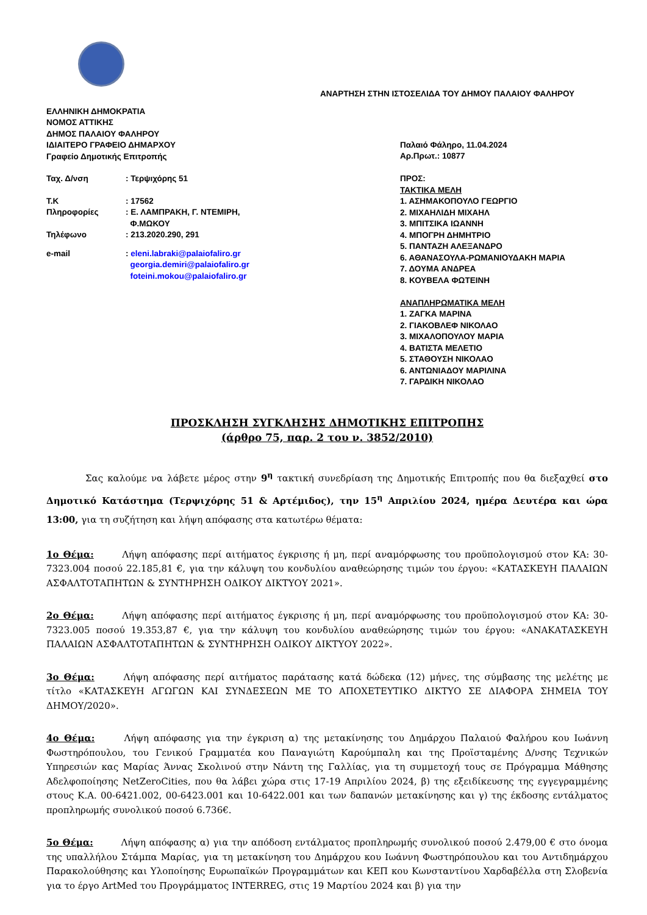ΑΝΑΡΤΗΣΗ ΣΤΗΝ ΙΣΤΟΣΕΛΙΔΑ ΤΟΥ ΔΗΜΟΥ ΠΑΛΑΙΟΥ ΦΑΛΗΡΟΥ
ΕΛΛΗΝΙΚΗ ΔΗΜΟΚΡΑΤΙΑ
ΝΟΜΟΣ ΑΤΤΙΚΗΣ
ΔΗΜΟΣ ΠΑΛΑΙΟΥ ΦΑΛΗΡΟΥ
ΙΔΙΑΙΤΕΡΟ ΓΡΑΦΕΙΟ ΔΗΜΑΡΧΟΥ
Γραφείο Δημοτικής Επιτροπής
| Ταχ. Δ/νση | : Τερψιχόρης 51 |
| Τ.Κ | : 17562 |
| Πληροφορίες | : Ε. ΛΑΜΠΡΑΚΗ, Γ. ΝΤΕΜΙΡΗ, Φ.ΜΩΚΟΥ |
| Τηλέφωνο | : 213.2020.290, 291 |
| e-mail | : eleni.labraki@palaiofaliro.gr georgia.demiri@palaiofaliro.gr foteini.mokou@palaiofaliro.gr |
Παλαιό Φάληρο, 11.04.2024
Αρ.Πρωτ.: 10877
ΠΡΟΣ:
ΤΑΚΤΙΚΑ ΜΕΛΗ
1. ΑΣΗΜΑΚΟΠΟΥΛΟ ΓΕΩΡΓΙΟ
2. ΜΙΧΑΗΛΙΔΗ ΜΙΧΑΗΛ
3. ΜΠΙΤΣΙΚΑ ΙΩΑΝΝΗ
4. ΜΠΟΓΡΗ ΔΗΜΗΤΡΙΟ
5. ΠΑΝΤΑΖΗ ΑΛΕΞΑΝΔΡΟ
6. ΑΘΑΝΑΣΟΥΛΑ-ΡΩΜΑΝΙΟΥΔΑΚΗ ΜΑΡΙΑ
7. ΔΟΥΜΑ ΑΝΔΡΕΑ
8. ΚΟΥΒΕΛΑ ΦΩΤΕΙΝΗ
ΑΝΑΠΛΗΡΩΜΑΤΙΚΑ ΜΕΛΗ
1. ΖΑΓΚΑ ΜΑΡΙΝΑ
2. ΓΙΑΚΟΒΛΕΦ ΝΙΚΟΛΑΟ
3. ΜΙΧΑΛΟΠΟΥΛΟΥ ΜΑΡΙΑ
4. ΒΑΤΙΣΤΑ ΜΕΛΕΤΙΟ
5. ΣΤΑΘΟΥΣΗ ΝΙΚΟΛΑΟ
6. ΑΝΤΩΝΙΑΔΟΥ ΜΑΡΙΛΙΝΑ
7. ΓΑΡΔΙΚΗ ΝΙΚΟΛΑΟ
ΠΡΟΣΚΛΗΣΗ ΣΥΓΚΛΗΣΗΣ ΔΗΜΟΤΙΚΗΣ ΕΠΙΤΡΟΠΗΣ
(άρθρο 75, παρ. 2 του ν. 3852/2010)
Σας καλούμε να λάβετε μέρος στην 9<sup>η</sup> τακτική συνεδρίαση της Δημοτικής Επιτροπής που θα διεξαχθεί στο Δημοτικό Κατάστημα (Τερψιχόρης 51 & Αρτέμιδος), την 15<sup>η</sup> Απριλίου 2024, ημέρα Δευτέρα και ώρα 13:00, για τη συζήτηση και λήψη απόφασης στα κατωτέρω θέματα:
1ο Θέμα: Λήψη απόφασης περί αιτήματος έγκρισης ή μη, περί αναμόρφωσης του προϋπολογισμού στον ΚΑ: 30-7323.004 ποσού 22.185,81 €, για την κάλυψη του κονδυλίου αναθεώρησης τιμών του έργου: «ΚΑΤΑΣΚΕΥΗ ΠΑΛΑΙΩΝ ΑΣΦΑΛΤΟΤΑΠΗΤΩΝ & ΣΥΝΤΗΡΗΣΗ ΟΔΙΚΟΥ ΔΙΚΤΥΟΥ 2021».
2ο Θέμα: Λήψη απόφασης περί αιτήματος έγκρισης ή μη, περί αναμόρφωσης του προϋπολογισμού στον ΚΑ: 30-7323.005 ποσού 19.353,87 €, για την κάλυψη του κονδυλίου αναθεώρησης τιμών του έργου: «ΑΝΑΚΑΤΑΣΚΕΥΗ ΠΑΛΑΙΩΝ ΑΣΦΑΛΤΟΤΑΠΗΤΩΝ & ΣΥΝΤΗΡΗΣΗ ΟΔΙΚΟΥ ΔΙΚΤΥΟΥ 2022».
3ο Θέμα: Λήψη απόφασης περί αιτήματος παράτασης κατά δώδεκα (12) μήνες, της σύμβασης της μελέτης με τίτλο «ΚΑΤΑΣΚΕΥΗ ΑΓΩΓΩΝ ΚΑΙ ΣΥΝΔΕΣΕΩΝ ΜΕ ΤΟ ΑΠΟΧΕΤΕΥΤΙΚΟ ΔΙΚΤΥΟ ΣΕ ΔΙΑΦΟΡΑ ΣΗΜΕΙΑ ΤΟΥ ΔΗΜΟΥ/2020».
4ο Θέμα: Λήψη απόφασης για την έγκριση α) της μετακίνησης του Δημάρχου Παλαιού Φαλήρου κου Ιωάννη Φωστηρόπουλου, του Γενικού Γραμματέα κου Παναγιώτη Καρούμπαλη και της Προϊσταμένης Δ/νσης Τεχνικών Υπηρεσιών κας Μαρίας Άννας Σκολινού στην Νάντη της Γαλλίας, για τη συμμετοχή τους σε Πρόγραμμα Μάθησης Αδελφοποίησης NetZeroCities, που θα λάβει χώρα στις 17-19 Απριλίου 2024, β) της εξειδίκευσης της εγγεγραμμένης στους Κ.Α. 00-6421.002, 00-6423.001 και 10-6422.001 και των δαπανών μετακίνησης και γ) της έκδοσης εντάλματος προπληρωμής συνολικού ποσού 6.736€.
5ο Θέμα: Λήψη απόφασης α) για την απόδοση εντάλματος προπληρωμής συνολικού ποσού 2.479,00 € στο όνομα της υπαλλήλου Στάμπα Μαρίας, για τη μετακίνηση του Δημάρχου κου Ιωάννη Φωστηρόπουλου και του Αντιδημάρχου Παρακολούθησης και Υλοποίησης Ευρωπαϊκών Προγραμμάτων και ΚΕΠ κου Κωνσταντίνου Χαρδαβέλλα στη Σλοβενία για το έργο ArtMed του Προγράμματος INTERREG, στις 19 Μαρτίου 2024 και β) για την